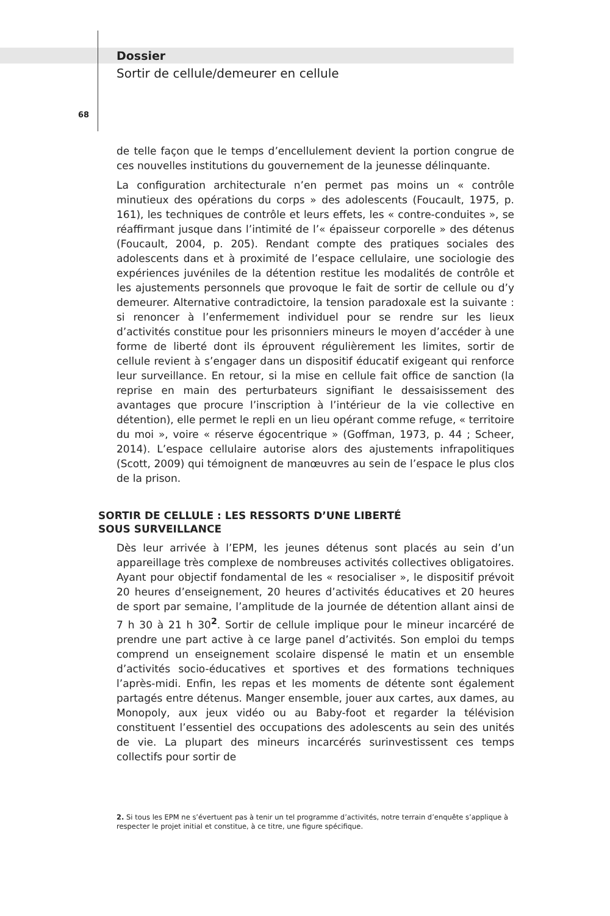Dossier
Sortir de cellule/demeurer en cellule
68
de telle façon que le temps d’encellulement devient la portion congrue de ces nouvelles institutions du gouvernement de la jeunesse délinquante.
La configuration architecturale n’en permet pas moins un « contrôle minutieux des opérations du corps » des adolescents (Foucault, 1975, p. 161), les techniques de contrôle et leurs effets, les « contre-conduites », se réaffirmant jusque dans l’intimité de l’« épaisseur corporelle » des détenus (Foucault, 2004, p. 205). Rendant compte des pratiques sociales des adolescents dans et à proximité de l’espace cellulaire, une sociologie des expériences juvéniles de la détention restitue les modalités de contrôle et les ajustements personnels que provoque le fait de sortir de cellule ou d’y demeurer. Alternative contradictoire, la tension paradoxale est la suivante : si renoncer à l’enfermement individuel pour se rendre sur les lieux d’activités constitue pour les prisonniers mineurs le moyen d’accéder à une forme de liberté dont ils éprouvent régulièrement les limites, sortir de cellule revient à s’engager dans un dispositif éducatif exigeant qui renforce leur surveillance. En retour, si la mise en cellule fait office de sanction (la reprise en main des perturbateurs signifiant le dessaisissement des avantages que procure l’inscription à l’intérieur de la vie collective en détention), elle permet le repli en un lieu opérant comme refuge, « territoire du moi », voire « réserve égocentrique » (Goffman, 1973, p. 44 ; Scheer, 2014). L’espace cellulaire autorise alors des ajustements infrapolitiques (Scott, 2009) qui témoignent de manœuvres au sein de l’espace le plus clos de la prison.
SORTIR DE CELLULE : LES RESSORTS D’UNE LIBERTÉ
SOUS SURVEILLANCE
Dès leur arrivée à l’EPM, les jeunes détenus sont placés au sein d’un appareillage très complexe de nombreuses activités collectives obligatoires. Ayant pour objectif fondamental de les « resocialiser », le dispositif prévoit 20 heures d’enseignement, 20 heures d’activités éducatives et 20 heures de sport par semaine, l’amplitude de la journée de détention allant ainsi de 7 h 30 à 21 h 30<sup>2</sup>. Sortir de cellule implique pour le mineur incarcéré de prendre une part active à ce large panel d’activités. Son emploi du temps comprend un enseignement scolaire dispensé le matin et un ensemble d’activités socio-éducatives et sportives et des formations techniques l’après-midi. Enfin, les repas et les moments de détente sont également partagés entre détenus. Manger ensemble, jouer aux cartes, aux dames, au Monopoly, aux jeux vidéo ou au Baby-foot et regarder la télévision constituent l’essentiel des occupations des adolescents au sein des unités de vie. La plupart des mineurs incarcérés surinvestissent ces temps collectifs pour sortir de
2. Si tous les EPM ne s’évertuent pas à tenir un tel programme d’activités, notre terrain d’enquête s’applique à respecter le projet initial et constitue, à ce titre, une figure spécifique.